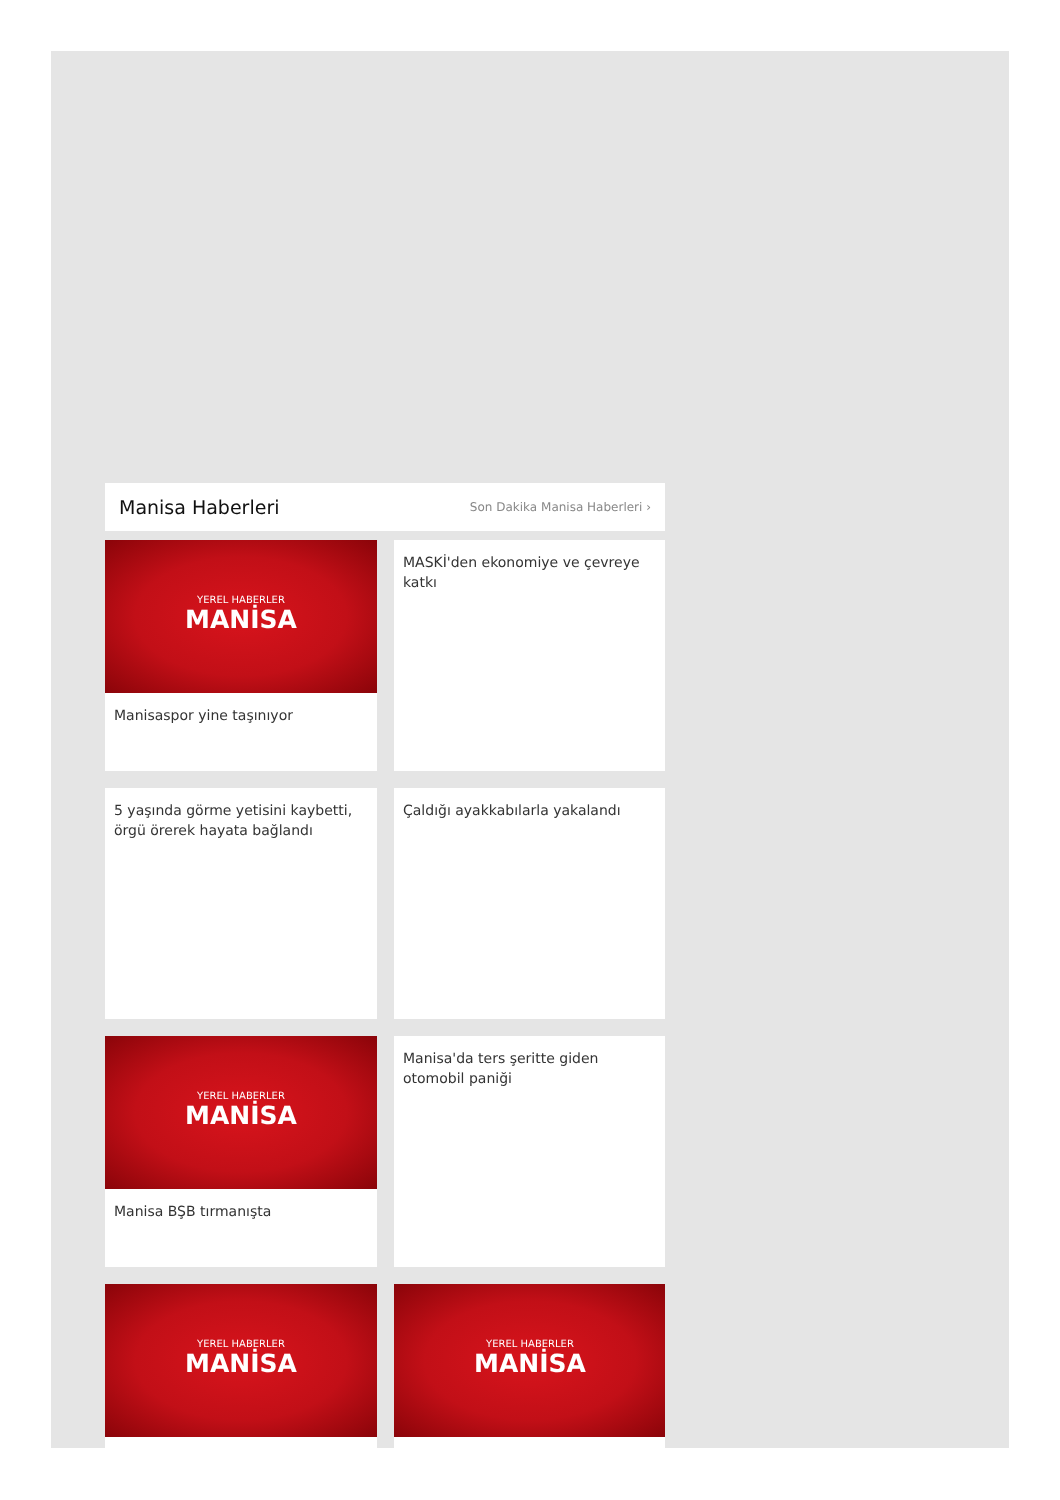Manisa Haberleri
Son Dakika Manisa Haberleri ›
YEREL HABERLER
MANİSA
Manisaspor yine taşınıyor
MASKİ'den ekonomiye ve çevreye katkı
5 yaşında görme yetisini kaybetti, örgü örerek hayata bağlandı
Çaldığı ayakkabılarla yakalandı
YEREL HABERLER
MANİSA
Manisa BŞB tırmanışta
Manisa'da ters şeritte giden otomobil paniği
YEREL HABERLER
MANİSA
YEREL HABERLER
MANİSA